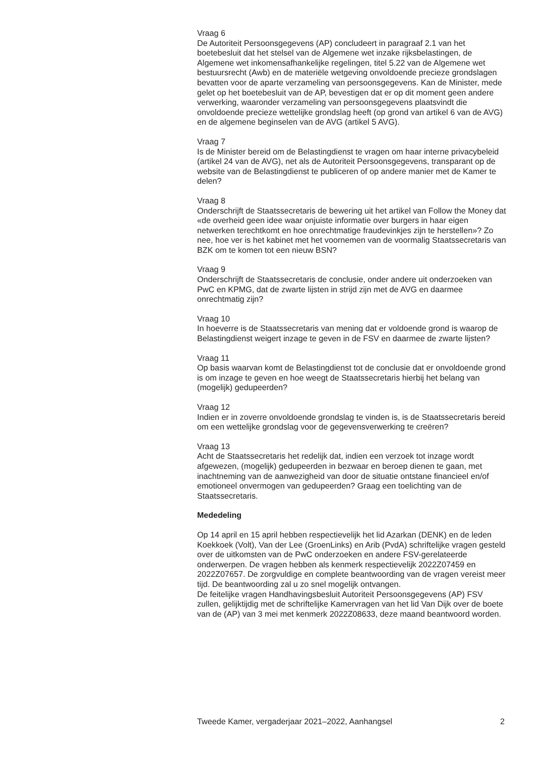Vraag 6
De Autoriteit Persoonsgegevens (AP) concludeert in paragraaf 2.1 van het boetebesluit dat het stelsel van de Algemene wet inzake rijksbelastingen, de Algemene wet inkomensafhankelijke regelingen, titel 5.22 van de Algemene wet bestuursrecht (Awb) en de materiële wetgeving onvoldoende precieze grondslagen bevatten voor de aparte verzameling van persoonsgegevens. Kan de Minister, mede gelet op het boetebesluit van de AP, bevestigen dat er op dit moment geen andere verwerking, waaronder verzameling van persoonsgegevens plaatsvindt die onvoldoende precieze wettelijke grondslag heeft (op grond van artikel 6 van de AVG) en de algemene beginselen van de AVG (artikel 5 AVG).
Vraag 7
Is de Minister bereid om de Belastingdienst te vragen om haar interne privacybeleid (artikel 24 van de AVG), net als de Autoriteit Persoonsgegevens, transparant op de website van de Belastingdienst te publiceren of op andere manier met de Kamer te delen?
Vraag 8
Onderschrijft de Staatssecretaris de bewering uit het artikel van Follow the Money dat «de overheid geen idee waar onjuiste informatie over burgers in haar eigen netwerken terechtkomt en hoe onrechtmatige fraudevinkjes zijn te herstellen»? Zo nee, hoe ver is het kabinet met het voornemen van de voormalig Staatssecretaris van BZK om te komen tot een nieuw BSN?
Vraag 9
Onderschrijft de Staatssecretaris de conclusie, onder andere uit onderzoeken van PwC en KPMG, dat de zwarte lijsten in strijd zijn met de AVG en daarmee onrechtmatig zijn?
Vraag 10
In hoeverre is de Staatssecretaris van mening dat er voldoende grond is waarop de Belastingdienst weigert inzage te geven in de FSV en daarmee de zwarte lijsten?
Vraag 11
Op basis waarvan komt de Belastingdienst tot de conclusie dat er onvoldoende grond is om inzage te geven en hoe weegt de Staatssecretaris hierbij het belang van (mogelijk) gedupeerden?
Vraag 12
Indien er in zoverre onvoldoende grondslag te vinden is, is de Staatssecretaris bereid om een wettelijke grondslag voor de gegevensverwerking te creëren?
Vraag 13
Acht de Staatssecretaris het redelijk dat, indien een verzoek tot inzage wordt afgewezen, (mogelijk) gedupeerden in bezwaar en beroep dienen te gaan, met inachtneming van de aanwezigheid van door de situatie ontstane financieel en/of emotioneel onvermogen van gedupeerden? Graag een toelichting van de Staatssecretaris.
Mededeling
Op 14 april en 15 april hebben respectievelijk het lid Azarkan (DENK) en de leden Koekkoek (Volt), Van der Lee (GroenLinks) en Arib (PvdA) schriftelijke vragen gesteld over de uitkomsten van de PwC onderzoeken en andere FSV-gerelateerde onderwerpen. De vragen hebben als kenmerk respectievelijk 2022Z07459 en 2022Z07657. De zorgvuldige en complete beantwoording van de vragen vereist meer tijd. De beantwoording zal u zo snel mogelijk ontvangen.
De feitelijke vragen Handhavingsbesluit Autoriteit Persoonsgegevens (AP) FSV zullen, gelijktijdig met de schriftelijke Kamervragen van het lid Van Dijk over de boete van de (AP) van 3 mei met kenmerk 2022Z08633, deze maand beantwoord worden.
Tweede Kamer, vergaderjaar 2021–2022, Aanhangsel 2